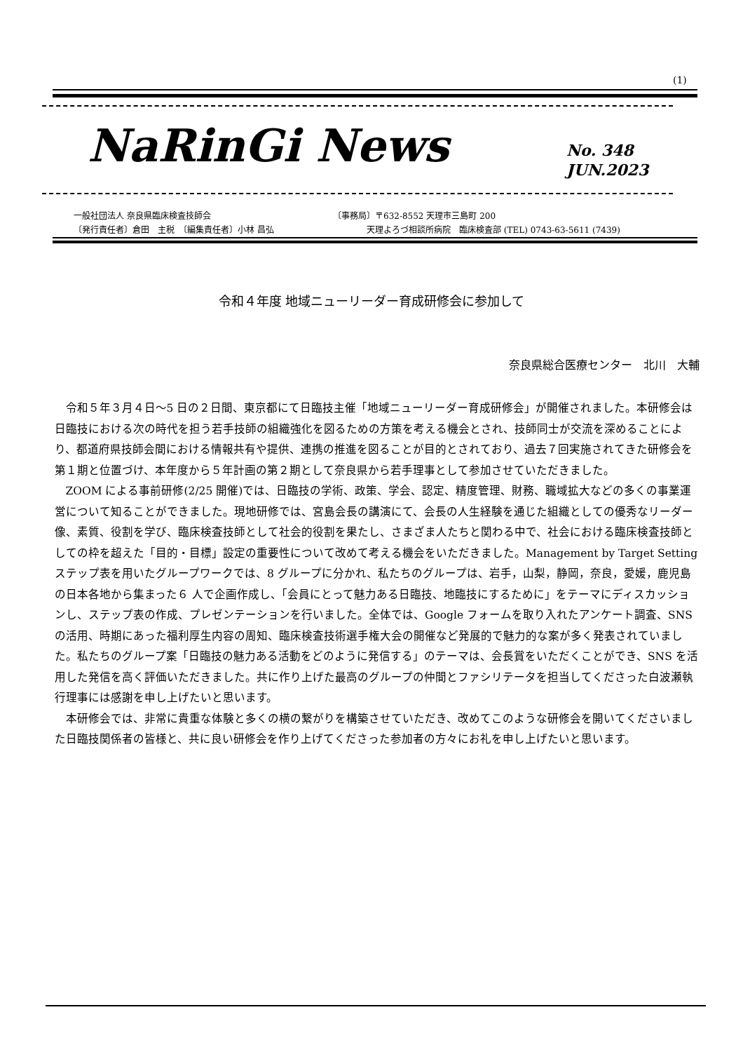(1)
NaRinGi News
No. 348
JUN.2023
一般社団法人 奈良県臨床検査技師会
〔発行責任者〕倉田　主税　〔編集責任者〕小林 昌弘
〔事務局〕〒632-8552 天理市三島町 200
　　　　天理よろづ相談所病院　臨床検査部 (TEL) 0743-63-5611 (7439)
令和４年度 地域ニューリーダー育成研修会に参加して
奈良県総合医療センター　北川　大輔
令和５年３月４日～5 日の２日間、東京都にて日臨技主催「地域ニューリーダー育成研修会」が開催されました。本研修会は日臨技における次の時代を担う若手技師の組織強化を図るための方策を考える機会とされ、技師同士が交流を深めることにより、都道府県技師会間における情報共有や提供、連携の推進を図ることが目的とされており、過去７回実施されてきた研修会を第１期と位置づけ、本年度から５年計画の第２期として奈良県から若手理事として参加させていただきました。
ZOOM による事前研修(2/25 開催)では、日臨技の学術、政策、学会、認定、精度管理、財務、職域拡大などの多くの事業運営について知ることができました。現地研修では、宮島会長の講演にて、会長の人生経験を通じた組織としての優秀なリーダー像、素質、役割を学び、臨床検査技師として社会的役割を果たし、さまざま人たちと関わる中で、社会における臨床検査技師としての枠を超えた「目的・目標」設定の重要性について改めて考える機会をいただきました。Management by Target Setting ステップ表を用いたグループワークでは、8 グループに分かれ、私たちのグループは、岩手，山梨，静岡，奈良，愛媛，鹿児島の日本各地から集まった６ 人で企画作成し、「会員にとって魅力ある日臨技、地臨技にするために」をテーマにディスカッションし、ステップ表の作成、プレゼンテーションを行いました。全体では、Google フォームを取り入れたアンケート調査、SNS の活用、時期にあった福利厚生内容の周知、臨床検査技術選手権大会の開催など発展的で魅力的な案が多く発表されていました。私たちのグループ案「日臨技の魅力ある活動をどのように発信する」のテーマは、会長賞をいただくことができ、SNS を活用した発信を高く評価いただきました。共に作り上げた最高のグループの仲間とファシリテータを担当してくださった白波瀬執行理事には感謝を申し上げたいと思います。
本研修会では、非常に貴重な体験と多くの横の繋がりを構築させていただき、改めてこのような研修会を開いてくださいました日臨技関係者の皆様と、共に良い研修会を作り上げてくださった参加者の方々にお礼を申し上げたいと思います。